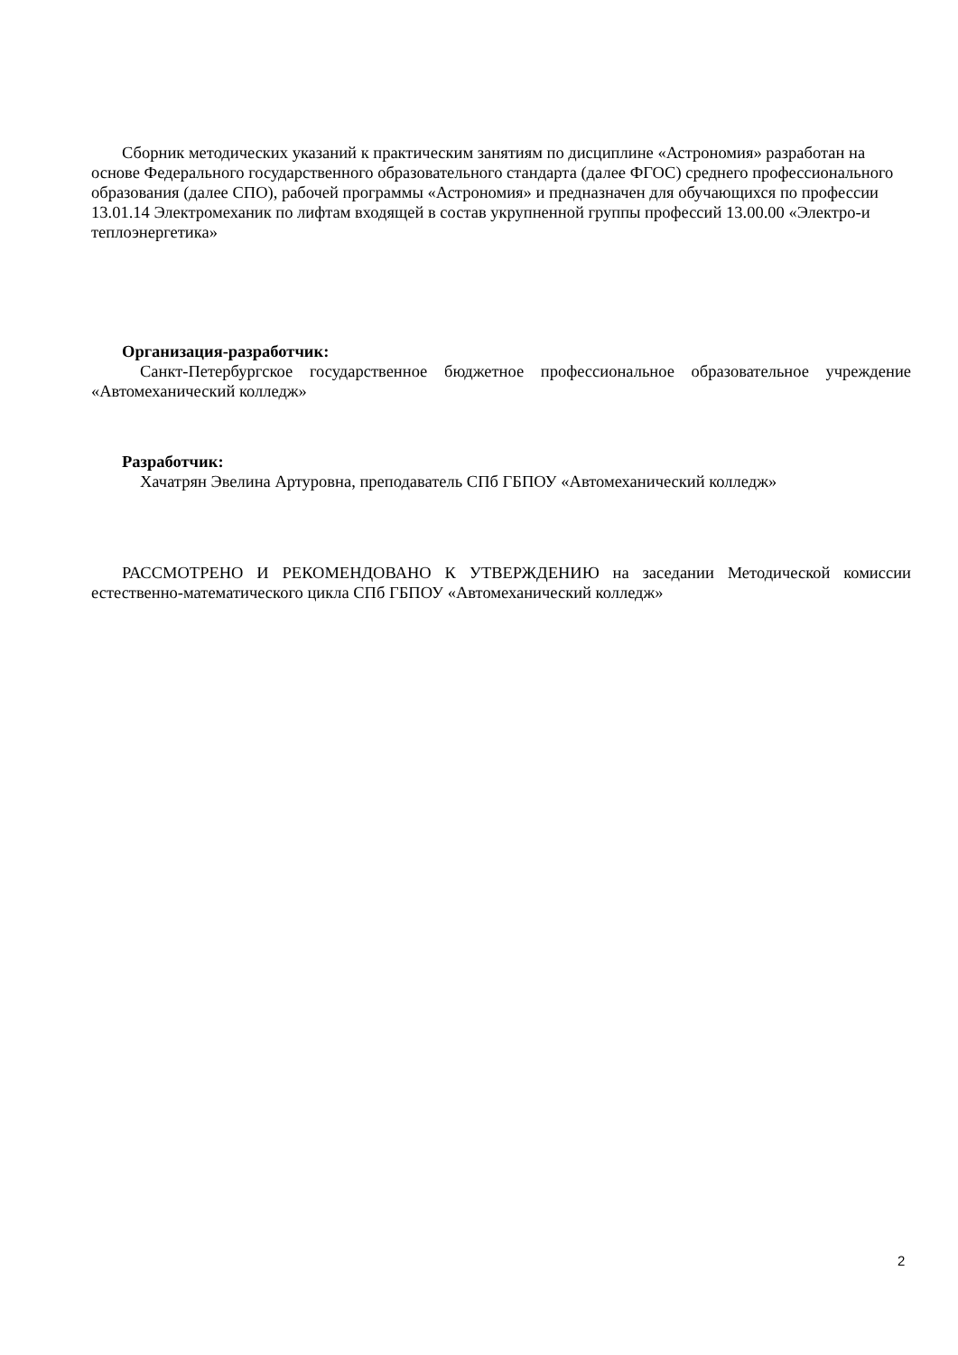Сборник методических указаний к практическим занятиям по дисциплине «Астрономия» разработан на основе Федерального государственного образовательного стандарта (далее ФГОС) среднего профессионального образования (далее СПО), рабочей программы «Астрономия» и предназначен для обучающихся по профессии 13.01.14 Электромеханик по лифтам входящей в состав укрупненной группы профессий 13.00.00 «Электро-и теплоэнергетика»
Организация-разработчик:
Санкт-Петербургское государственное бюджетное профессиональное образовательное учреждение «Автомеханический колледж»
Разработчик:
Хачатрян Эвелина Артуровна, преподаватель СПб ГБПОУ «Автомеханический колледж»
РАССМОТРЕНО И РЕКОМЕНДОВАНО К УТВЕРЖДЕНИЮ на заседании Методической комиссии естественно-математического цикла СПб ГБПОУ «Автомеханический колледж»
2